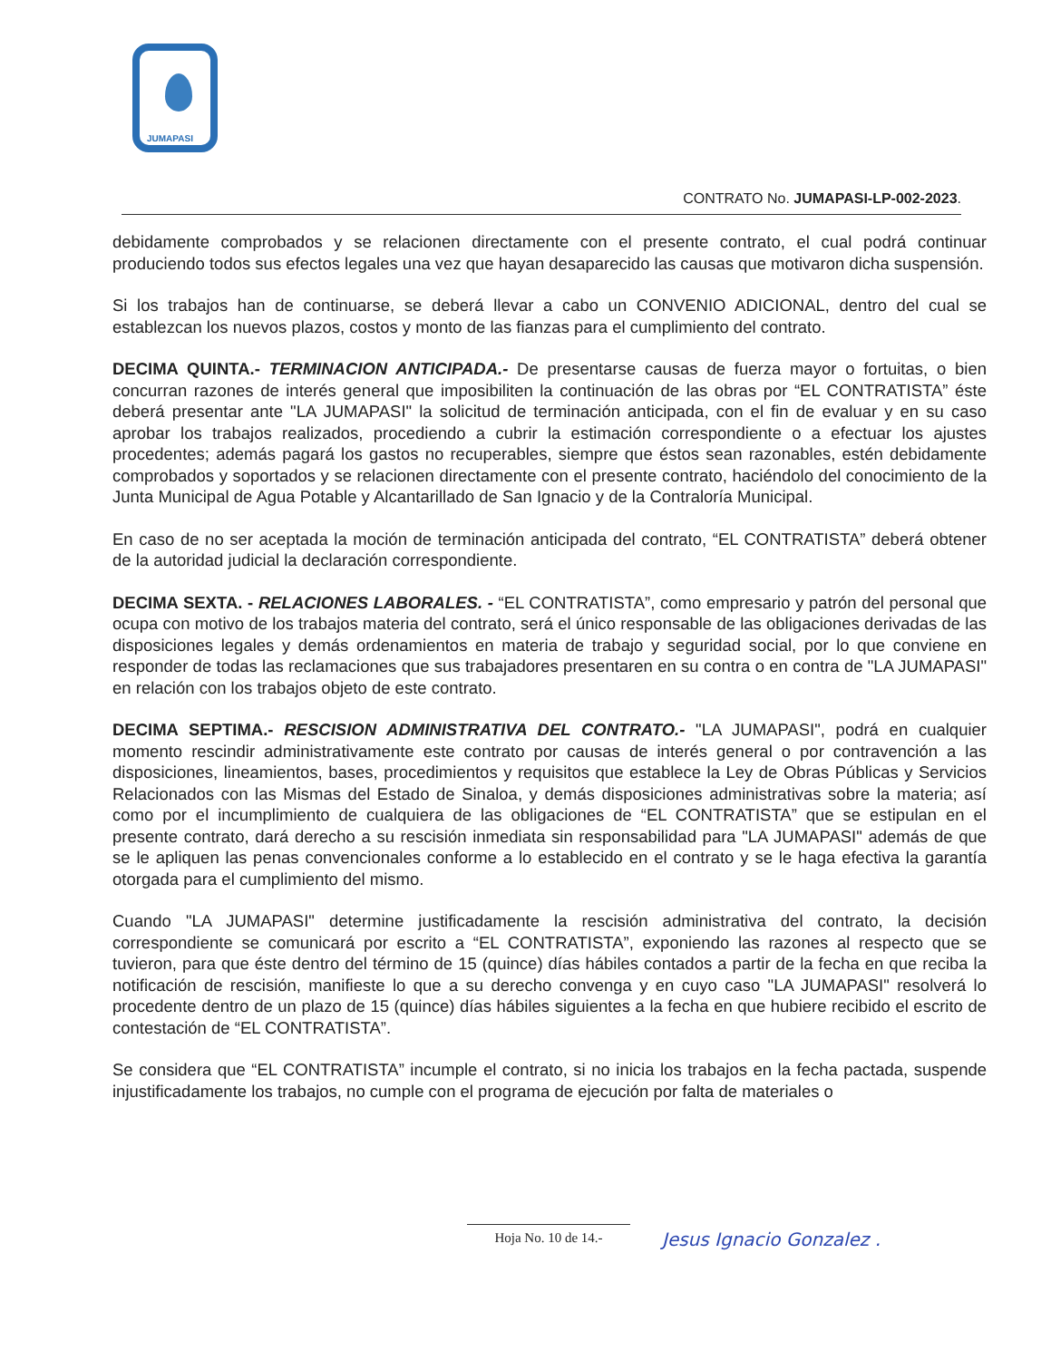JUMAPASI
CONTRATO No. JUMAPASI-LP-002-2023.
debidamente comprobados y se relacionen directamente con el presente contrato, el cual podrá continuar produciendo todos sus efectos legales una vez que hayan desaparecido las causas que motivaron dicha suspensión.
Si los trabajos han de continuarse, se deberá llevar a cabo un CONVENIO ADICIONAL, dentro del cual se establezcan los nuevos plazos, costos y monto de las fianzas para el cumplimiento del contrato.
DECIMA QUINTA.- TERMINACION ANTICIPADA.- De presentarse causas de fuerza mayor o fortuitas, o bien concurran razones de interés general que imposibiliten la continuación de las obras por “EL CONTRATISTA” éste deberá presentar ante "LA JUMAPASI" la solicitud de terminación anticipada, con el fin de evaluar y en su caso aprobar los trabajos realizados, procediendo a cubrir la estimación correspondiente o a efectuar los ajustes procedentes; además pagará los gastos no recuperables, siempre que éstos sean razonables, estén debidamente comprobados y soportados y se relacionen directamente con el presente contrato, haciéndolo del conocimiento de la Junta Municipal de Agua Potable y Alcantarillado de San Ignacio y de la Contraloría Municipal.
En caso de no ser aceptada la moción de terminación anticipada del contrato, “EL CONTRATISTA” deberá obtener de la autoridad judicial la declaración correspondiente.
DECIMA SEXTA. - RELACIONES LABORALES. - “EL CONTRATISTA”, como empresario y patrón del personal que ocupa con motivo de los trabajos materia del contrato, será el único responsable de las obligaciones derivadas de las disposiciones legales y demás ordenamientos en materia de trabajo y seguridad social, por lo que conviene en responder de todas las reclamaciones que sus trabajadores presentaren en su contra o en contra de "LA JUMAPASI" en relación con los trabajos objeto de este contrato.
DECIMA SEPTIMA.- RESCISION ADMINISTRATIVA DEL CONTRATO.- "LA JUMAPASI", podrá en cualquier momento rescindir administrativamente este contrato por causas de interés general o por contravención a las disposiciones, lineamientos, bases, procedimientos y requisitos que establece la Ley de Obras Públicas y Servicios Relacionados con las Mismas del Estado de Sinaloa, y demás disposiciones administrativas sobre la materia; así como por el incumplimiento de cualquiera de las obligaciones de “EL CONTRATISTA” que se estipulan en el presente contrato, dará derecho a su rescisión inmediata sin responsabilidad para "LA JUMAPASI" además de que se le apliquen las penas convencionales conforme a lo establecido en el contrato y se le haga efectiva la garantía otorgada para el cumplimiento del mismo.
Cuando "LA JUMAPASI" determine justificadamente la rescisión administrativa del contrato, la decisión correspondiente se comunicará por escrito a “EL CONTRATISTA”, exponiendo las razones al respecto que se tuvieron, para que éste dentro del término de 15 (quince) días hábiles contados a partir de la fecha en que reciba la notificación de rescisión, manifieste lo que a su derecho convenga y en cuyo caso "LA JUMAPASI" resolverá lo procedente dentro de un plazo de 15 (quince) días hábiles siguientes a la fecha en que hubiere recibido el escrito de contestación de “EL CONTRATISTA”.
Se considera que “EL CONTRATISTA” incumple el contrato, si no inicia los trabajos en la fecha pactada, suspende injustificadamente los trabajos, no cumple con el programa de ejecución por falta de materiales o
Hoja No. 10 de 14.- Jesus Ignacio Gonzalez .